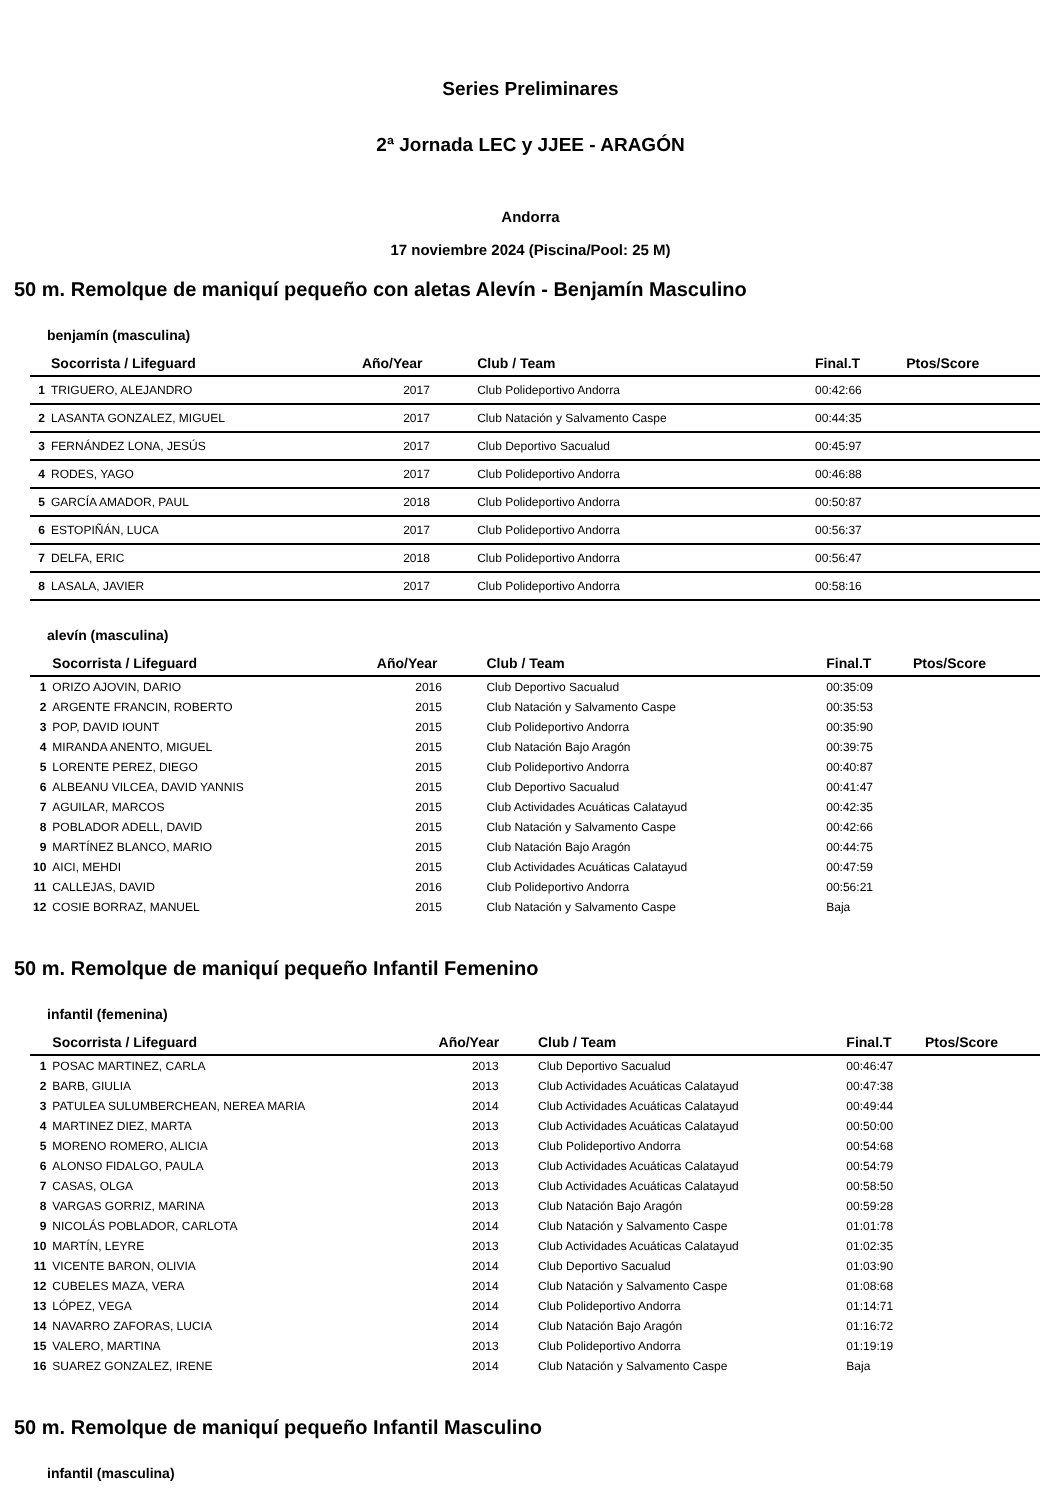Series Preliminares
2ª Jornada LEC y JJEE - ARAGÓN
Andorra
17 noviembre 2024 (Piscina/Pool: 25 M)
50 m. Remolque de maniquí pequeño con aletas Alevín - Benjamín Masculino
benjamín (masculina)
| | Socorrista / Lifeguard | Año/Year | Club / Team | Final.T | Ptos/Score |
| --- | --- | --- | --- | --- | --- |
| 1 | TRIGUERO, ALEJANDRO | 2017 | Club Polideportivo Andorra | 00:42:66 | |
| 2 | LASANTA GONZALEZ, MIGUEL | 2017 | Club Natación y Salvamento Caspe | 00:44:35 | |
| 3 | FERNÁNDEZ LONA, JESÚS | 2017 | Club Deportivo Sacualud | 00:45:97 | |
| 4 | RODES, YAGO | 2017 | Club Polideportivo Andorra | 00:46:88 | |
| 5 | GARCÍA AMADOR, PAUL | 2018 | Club Polideportivo Andorra | 00:50:87 | |
| 6 | ESTOPIÑÁN, LUCA | 2017 | Club Polideportivo Andorra | 00:56:37 | |
| 7 | DELFA, ERIC | 2018 | Club Polideportivo Andorra | 00:56:47 | |
| 8 | LASALA, JAVIER | 2017 | Club Polideportivo Andorra | 00:58:16 | |
alevín (masculina)
| | Socorrista / Lifeguard | Año/Year | Club / Team | Final.T | Ptos/Score |
| --- | --- | --- | --- | --- | --- |
| 1 | ORIZO AJOVIN, DARIO | 2016 | Club Deportivo Sacualud | 00:35:09 | |
| 2 | ARGENTE FRANCIN, ROBERTO | 2015 | Club Natación y Salvamento Caspe | 00:35:53 | |
| 3 | POP, DAVID IOUNT | 2015 | Club Polideportivo Andorra | 00:35:90 | |
| 4 | MIRANDA ANENTO, MIGUEL | 2015 | Club Natación Bajo Aragón | 00:39:75 | |
| 5 | LORENTE PEREZ, DIEGO | 2015 | Club Polideportivo Andorra | 00:40:87 | |
| 6 | ALBEANU VILCEA, DAVID YANNIS | 2015 | Club Deportivo Sacualud | 00:41:47 | |
| 7 | AGUILAR, MARCOS | 2015 | Club Actividades Acuáticas Calatayud | 00:42:35 | |
| 8 | POBLADOR ADELL, DAVID | 2015 | Club Natación y Salvamento Caspe | 00:42:66 | |
| 9 | MARTÍNEZ BLANCO, MARIO | 2015 | Club Natación Bajo Aragón | 00:44:75 | |
| 10 | AICI, MEHDI | 2015 | Club Actividades Acuáticas Calatayud | 00:47:59 | |
| 11 | CALLEJAS, DAVID | 2016 | Club Polideportivo Andorra | 00:56:21 | |
| 12 | COSIE BORRAZ, MANUEL | 2015 | Club Natación y Salvamento Caspe | Baja | |
50 m. Remolque de maniquí pequeño Infantil Femenino
infantil (femenina)
| | Socorrista / Lifeguard | Año/Year | Club / Team | Final.T | Ptos/Score |
| --- | --- | --- | --- | --- | --- |
| 1 | POSAC MARTINEZ, CARLA | 2013 | Club Deportivo Sacualud | 00:46:47 | |
| 2 | BARB, GIULIA | 2013 | Club Actividades Acuáticas Calatayud | 00:47:38 | |
| 3 | PATULEA SULUMBERCHEAN, NEREA MARIA | 2014 | Club Actividades Acuáticas Calatayud | 00:49:44 | |
| 4 | MARTINEZ DIEZ, MARTA | 2013 | Club Actividades Acuáticas Calatayud | 00:50:00 | |
| 5 | MORENO ROMERO, ALICIA | 2013 | Club Polideportivo Andorra | 00:54:68 | |
| 6 | ALONSO FIDALGO, PAULA | 2013 | Club Actividades Acuáticas Calatayud | 00:54:79 | |
| 7 | CASAS, OLGA | 2013 | Club Actividades Acuáticas Calatayud | 00:58:50 | |
| 8 | VARGAS GORRIZ, MARINA | 2013 | Club Natación Bajo Aragón | 00:59:28 | |
| 9 | NICOLÁS POBLADOR, CARLOTA | 2014 | Club Natación y Salvamento Caspe | 01:01:78 | |
| 10 | MARTÍN, LEYRE | 2013 | Club Actividades Acuáticas Calatayud | 01:02:35 | |
| 11 | VICENTE BARON, OLIVIA | 2014 | Club Deportivo Sacualud | 01:03:90 | |
| 12 | CUBELES MAZA, VERA | 2014 | Club Natación y Salvamento Caspe | 01:08:68 | |
| 13 | LÓPEZ, VEGA | 2014 | Club Polideportivo Andorra | 01:14:71 | |
| 14 | NAVARRO ZAFORAS, LUCIA | 2014 | Club Natación Bajo Aragón | 01:16:72 | |
| 15 | VALERO, MARTINA | 2013 | Club Polideportivo Andorra | 01:19:19 | |
| 16 | SUAREZ GONZALEZ, IRENE | 2014 | Club Natación y Salvamento Caspe | Baja | |
50 m. Remolque de maniquí pequeño Infantil Masculino
infantil (masculina)